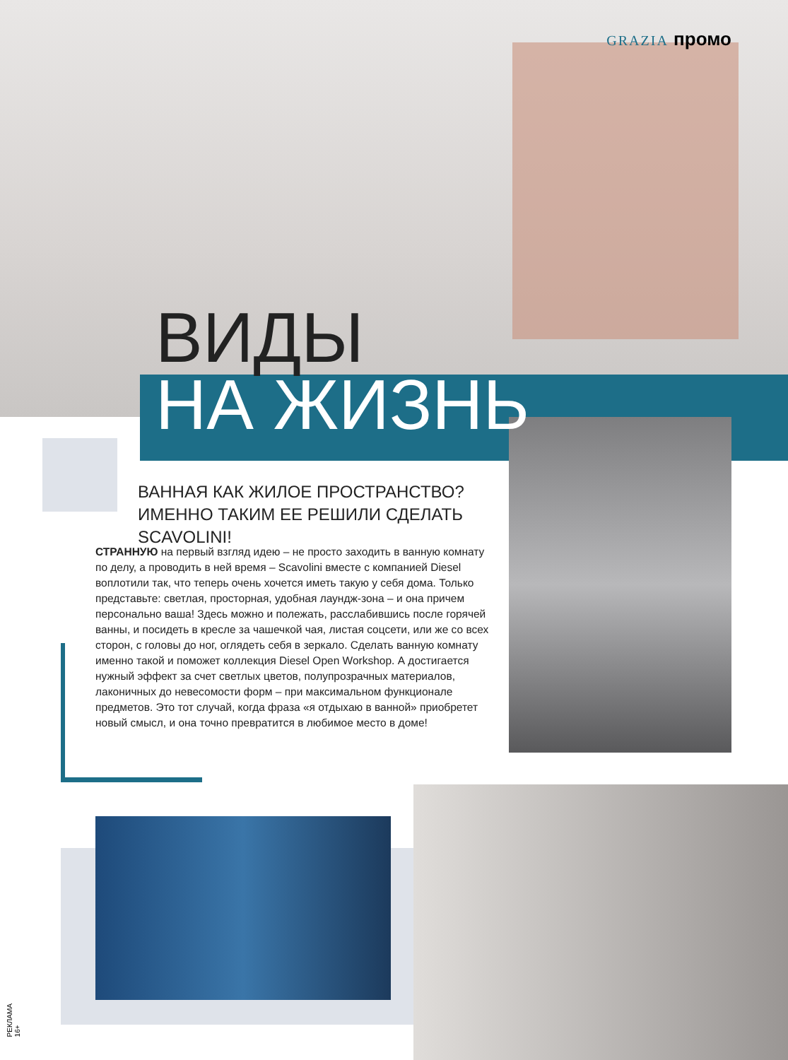GRAZIA промо
ВИДЫ
НА ЖИЗНЬ
ВАННАЯ КАК ЖИЛОЕ ПРОСТРАНСТВО? ИМЕННО ТАКИМ ЕЕ РЕШИЛИ СДЕЛАТЬ SCAVOLINI!
СТРАННУЮ на первый взгляд идею – не просто заходить в ванную комнату по делу, а проводить в ней время – Scavolini вместе с компанией Diesel воплотили так, что теперь очень хочется иметь такую у себя дома. Только представьте: светлая, просторная, удобная лаундж-зона – и она причем персонально ваша! Здесь можно и полежать, расслабившись после горячей ванны, и посидеть в кресле за чашечкой чая, листая соцсети, или же со всех сторон, с головы до ног, оглядеть себя в зеркало. Сделать ванную комнату именно такой и поможет коллекция Diesel Open Workshop. А достигается нужный эффект за счет светлых цветов, полупрозрачных материалов, лаконичных до невесомости форм – при максимальном функционале предметов. Это тот случай, когда фраза «я отдыхаю в ванной» приобретет новый смысл, и она точно превратится в любимое место в доме!
РЕКЛАМА 16+